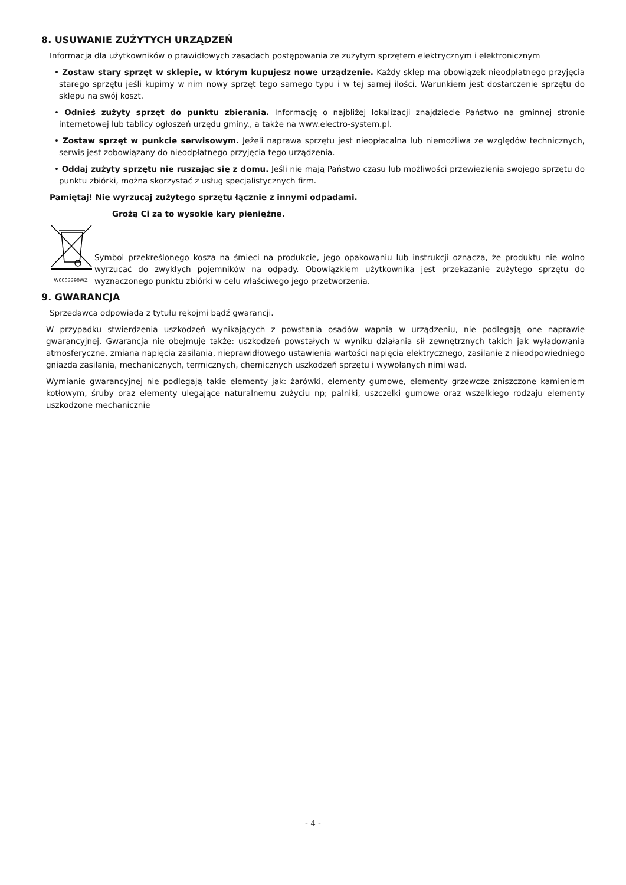8. USUWANIE ZUŻYTYCH URZĄDZEŃ
Informacja dla użytkowników o prawidłowych zasadach postępowania ze zużytym sprzętem elektrycznym i elektronicznym
• Zostaw stary sprzęt w sklepie, w którym kupujesz nowe urządzenie. Każdy sklep ma obowiązek nieodpłatnego przyjęcia starego sprzętu jeśli kupimy w nim nowy sprzęt tego samego typu i w tej samej ilości. Warunkiem jest dostarczenie sprzętu do sklepu na swój koszt.
• Odnieś zużyty sprzęt do punktu zbierania. Informację o najbliżej lokalizacji znajdziecie Państwo na gminnej stronie internetowej lub tablicy ogłoszeń urzędu gminy., a także na www.electro-system.pl.
• Zostaw sprzęt w punkcie serwisowym. Jeżeli naprawa sprzętu jest nieopłacalna lub niemożliwa ze względów technicznych, serwis jest zobowiązany do nieodpłatnego przyjęcia tego urządzenia.
• Oddaj zużyty sprzętu nie ruszając się z domu. Jeśli nie mają Państwo czasu lub możliwości przewiezienia swojego sprzętu do punktu zbiórki, można skorzystać z usług specjalistycznych firm.
Pamiętaj! Nie wyrzucaj zużytego sprzętu łącznie z innymi odpadami.
Grożą Ci za to wysokie kary pieniężne.
W0003390WZ
Symbol przekreślonego kosza na śmieci na produkcie, jego opakowaniu lub instrukcji oznacza, że produktu nie wolno wyrzucać do zwykłych pojemników na odpady. Obowiązkiem użytkownika jest przekazanie zużytego sprzętu do wyznaczonego punktu zbiórki w celu właściwego jego przetworzenia.
9. GWARANCJA
Sprzedawca odpowiada z tytułu rękojmi bądź gwarancji.
W przypadku stwierdzenia uszkodzeń wynikających z powstania osadów wapnia w urządzeniu, nie podlegają one naprawie gwarancyjnej. Gwarancja nie obejmuje także: uszkodzeń powstałych w wyniku działania sił zewnętrznych takich jak wyładowania atmosferyczne, zmiana napięcia zasilania, nieprawidłowego ustawienia wartości napięcia elektrycznego, zasilanie z nieodpowiedniego gniazda zasilania, mechanicznych, termicznych, chemicznych uszkodzeń sprzętu i wywołanych nimi wad.
Wymianie gwarancyjnej nie podlegają takie elementy jak: żarówki, elementy gumowe, elementy grzewcze zniszczone kamieniem kotłowym, śruby oraz elementy ulegające naturalnemu zużyciu np; palniki, uszczelki gumowe oraz wszelkiego rodzaju elementy uszkodzone mechanicznie
- 4 -